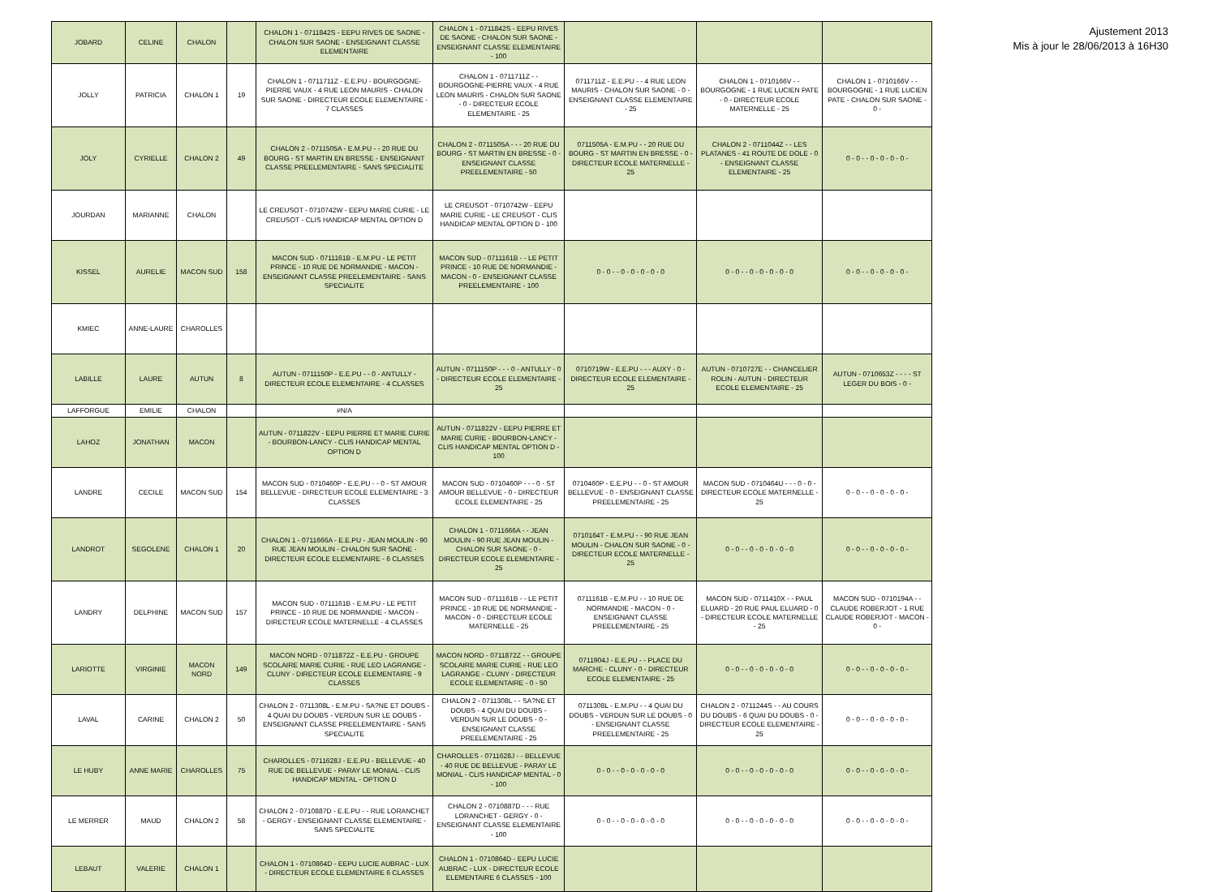| JOBARD | CELINE | CHALON | | CHALON 1 - 0711842S - EEPU RIVES DE SAONE - CHALON SUR SAONE - ENSEIGNANT CLASSE ELEMENTAIRE | CHALON 1 - 0711842S - EEPU RIVES DE SAONE - CHALON SUR SAONE - ENSEIGNANT CLASSE ELEMENTAIRE - 100 | | | |
| JOLLY | PATRICIA | CHALON 1 | 19 | CHALON 1 - 0711711Z - E.E.PU - BOURGOGNE-PIERRE VAUX - 4 RUE LEON MAURIS - CHALON SUR SAONE - DIRECTEUR ECOLE ELEMENTAIRE - 7 CLASSES | CHALON 1 - 0711711Z - - BOURGOGNE-PIERRE VAUX - 4 RUE LEON MAURIS - CHALON SUR SAONE - 0 - DIRECTEUR ECOLE ELEMENTAIRE - 25 | 0711711Z - E.E.PU - - 4 RUE LEON MAURIS - CHALON SUR SAONE - 0 - ENSEIGNANT CLASSE ELEMENTAIRE - 25 | CHALON 1 - 0710166V - - BOURGOGNE - 1 RUE LUCIEN PATE - 0 - DIRECTEUR ECOLE MATERNELLE - 25 | CHALON 1 - 0710166V - - BOURGOGNE - 1 RUE LUCIEN PATE - CHALON SUR SAONE - 0 - |
| JOLY | CYRIELLE | CHALON 2 | 49 | CHALON 2 - 0711505A - E.M.PU - - 20 RUE DU BOURG - ST MARTIN EN BRESSE - ENSEIGNANT CLASSE PREELEMENTAIRE - SANS SPECIALITE | CHALON 2 - 0711505A - - - 20 RUE DU BOURG - ST MARTIN EN BRESSE - 0 - ENSEIGNANT CLASSE PREELEMENTAIRE - 50 | 0711505A - E.M.PU - - 20 RUE DU BOURG - ST MARTIN EN BRESSE - 0 - DIRECTEUR ECOLE MATERNELLE - 25 | CHALON 2 - 0711044Z - - LES PLATANES - 41 ROUTE DE DOLE - 0 - ENSEIGNANT CLASSE ELEMENTAIRE - 25 | 0 - 0 - - 0 - 0 - 0 - 0 - |
| JOURDAN | MARIANNE | CHALON | | LE CREUSOT - 0710742W - EEPU MARIE CURIE - LE CREUSOT - CLIS HANDICAP MENTAL OPTION D | LE CREUSOT - 0710742W - EEPU MARIE CURIE - LE CREUSOT - CLIS HANDICAP MENTAL OPTION D - 100 | | | |
| KISSEL | AURELIE | MACON SUD | 158 | MACON SUD - 0711161B - E.M.PU - LE PETIT PRINCE - 10 RUE DE NORMANDIE - MACON - ENSEIGNANT CLASSE PREELEMENTAIRE - SANS SPECIALITE | MACON SUD - 0711161B - - LE PETIT PRINCE - 10 RUE DE NORMANDIE - MACON - 0 - ENSEIGNANT CLASSE PREELEMENTAIRE - 100 | 0 - 0 - - 0 - 0 - 0 - 0 - 0 | 0 - 0 - - 0 - 0 - 0 - 0 - 0 | 0 - 0 - - 0 - 0 - 0 - 0 - |
| KMIEC | ANNE-LAURE | CHAROLLES | | | | | | |
| LABILLE | LAURE | AUTUN | 8 | AUTUN - 0711150P - E.E.PU - - 0 - ANTULLY - DIRECTEUR ECOLE ELEMENTAIRE - 4 CLASSES | AUTUN - 0711150P - - - 0 - ANTULLY - 0 - DIRECTEUR ECOLE ELEMENTAIRE - 25 | 0710719W - E.E.PU - - - AUXY - 0 - DIRECTEUR ECOLE ELEMENTAIRE - 25 | AUTUN - 0710727E - - CHANCELIER ROLIN - AUTUN - DIRECTEUR ECOLE ELEMENTAIRE - 25 | AUTUN - 0710653Z - - - - ST LEGER DU BOIS - 0 - |
| LAFFORGUE | EMILIE | CHALON | | #N/A | | | | |
| LAHOZ | JONATHAN | MACON | | AUTUN - 0711822V - EEPU PIERRE ET MARIE CURIE - BOURBON-LANCY - CLIS HANDICAP MENTAL OPTION D | AUTUN - 0711822V - EEPU PIERRE ET MARIE CURIE - BOURBON-LANCY - CLIS HANDICAP MENTAL OPTION D - 100 | | | |
| LANDRE | CECILE | MACON SUD | 154 | MACON SUD - 0710460P - E.E.PU - - 0 - ST AMOUR BELLEVUE - DIRECTEUR ECOLE ELEMENTAIRE - 3 CLASSES | MACON SUD - 0710460P - - - 0 - ST AMOUR BELLEVUE - 0 - DIRECTEUR ECOLE ELEMENTAIRE - 25 | 0710460P - E.E.PU - - 0 - ST AMOUR BELLEVUE - 0 - ENSEIGNANT CLASSE PREELEMENTAIRE - 25 | MACON SUD - 0710464U - - - 0 - 0 - DIRECTEUR ECOLE MATERNELLE - 25 | 0 - 0 - - 0 - 0 - 0 - 0 - |
| LANDROT | SEGOLENE | CHALON 1 | 20 | CHALON 1 - 0711666A - E.E.PU - JEAN MOULIN - 90 RUE JEAN MOULIN - CHALON SUR SAONE - DIRECTEUR ECOLE ELEMENTAIRE - 6 CLASSES | CHALON 1 - 0711666A - - JEAN MOULIN - 90 RUE JEAN MOULIN - CHALON SUR SAONE - 0 - DIRECTEUR ECOLE ELEMENTAIRE - 25 | 0710164T - E.M.PU - - 90 RUE JEAN MOULIN - CHALON SUR SAONE - 0 - DIRECTEUR ECOLE MATERNELLE - 25 | 0 - 0 - - 0 - 0 - 0 - 0 - 0 | 0 - 0 - - 0 - 0 - 0 - 0 - |
| LANDRY | DELPHINE | MACON SUD | 157 | MACON SUD - 0711161B - E.M.PU - LE PETIT PRINCE - 10 RUE DE NORMANDIE - MACON - DIRECTEUR ECOLE MATERNELLE - 4 CLASSES | MACON SUD - 0711161B - - LE PETIT PRINCE - 10 RUE DE NORMANDIE - MACON - 0 - DIRECTEUR ECOLE MATERNELLE - 25 | 0711161B - E.M.PU - - 10 RUE DE NORMANDIE - MACON - 0 - ENSEIGNANT CLASSE PREELEMENTAIRE - 25 | MACON SUD - 0711410X - - PAUL ELUARD - 20 RUE PAUL ELUARD - 0 - DIRECTEUR ECOLE MATERNELLE - 25 | MACON SUD - 0710194A - - CLAUDE ROBERJOT - 1 RUE CLAUDE ROBERJOT - MACON - 0 - |
| LARIOTTE | VIRGINIE | MACON NORD | 149 | MACON NORD - 0711872Z - E.E.PU - GROUPE SCOLAIRE MARIE CURIE - RUE LEO LAGRANGE - CLUNY - DIRECTEUR ECOLE ELEMENTAIRE - 9 CLASSES | MACON NORD - 0711872Z - - GROUPE SCOLAIRE MARIE CURIE - RUE LEO LAGRANGE - CLUNY - DIRECTEUR ECOLE ELEMENTAIRE - 0 - 50 | 0711904J - E.E.PU - - PLACE DU MARCHE - CLUNY - 0 - DIRECTEUR ECOLE ELEMENTAIRE - 25 | 0 - 0 - - 0 - 0 - 0 - 0 - 0 | 0 - 0 - - 0 - 0 - 0 - 0 - |
| LAVAL | CARINE | CHALON 2 | 50 | CHALON 2 - 0711308L - E.M.PU - SA?NE ET DOUBS - 4 QUAI DU DOUBS - VERDUN SUR LE DOUBS - ENSEIGNANT CLASSE PREELEMENTAIRE - SANS SPECIALITE | CHALON 2 - 0711308L - - SA?NE ET DOUBS - 4 QUAI DU DOUBS - VERDUN SUR LE DOUBS - 0 - ENSEIGNANT CLASSE PREELEMENTAIRE - 25 | 0711308L - E.M.PU - - 4 QUAI DU DOUBS - VERDUN SUR LE DOUBS - 0 - ENSEIGNANT CLASSE PREELEMENTAIRE - 25 | CHALON 2 - 0711244S - - AU COURS DU DOUBS - 6 QUAI DU DOUBS - 0 - DIRECTEUR ECOLE ELEMENTAIRE - 25 | 0 - 0 - - 0 - 0 - 0 - 0 - |
| LE HUBY | ANNE MARIE | CHAROLLES | 75 | CHAROLLES - 0711628J - E.E.PU - BELLEVUE - 40 RUE DE BELLEVUE - PARAY LE MONIAL - CLIS HANDICAP MENTAL - OPTION D | CHAROLLES - 0711628J - - BELLEVUE - 40 RUE DE BELLEVUE - PARAY LE MONIAL - CLIS HANDICAP MENTAL - 0 - 100 | 0 - 0 - - 0 - 0 - 0 - 0 - 0 | 0 - 0 - - 0 - 0 - 0 - 0 - 0 | 0 - 0 - - 0 - 0 - 0 - 0 - |
| LE MERRER | MAUD | CHALON 2 | 58 | CHALON 2 - 0710887D - E.E.PU - - RUE LORANCHET - GERGY - ENSEIGNANT CLASSE ELEMENTAIRE - SANS SPECIALITE | CHALON 2 - 0710887D - - - RUE LORANCHET - GERGY - 0 - ENSEIGNANT CLASSE ELEMENTAIRE - 100 | 0 - 0 - - 0 - 0 - 0 - 0 - 0 | 0 - 0 - - 0 - 0 - 0 - 0 - 0 | 0 - 0 - - 0 - 0 - 0 - 0 - |
| LEBAUT | VALERIE | CHALON 1 | | CHALON 1 - 0710864D - EEPU LUCIE AUBRAC - LUX - DIRECTEUR ECOLE ELEMENTAIRE 6 CLASSES | CHALON 1 - 0710864D - EEPU LUCIE AUBRAC - LUX - DIRECTEUR ECOLE ELEMENTAIRE 6 CLASSES - 100 | | | |
Ajustement 2013
Mis à jour le 28/06/2013 à 16H30